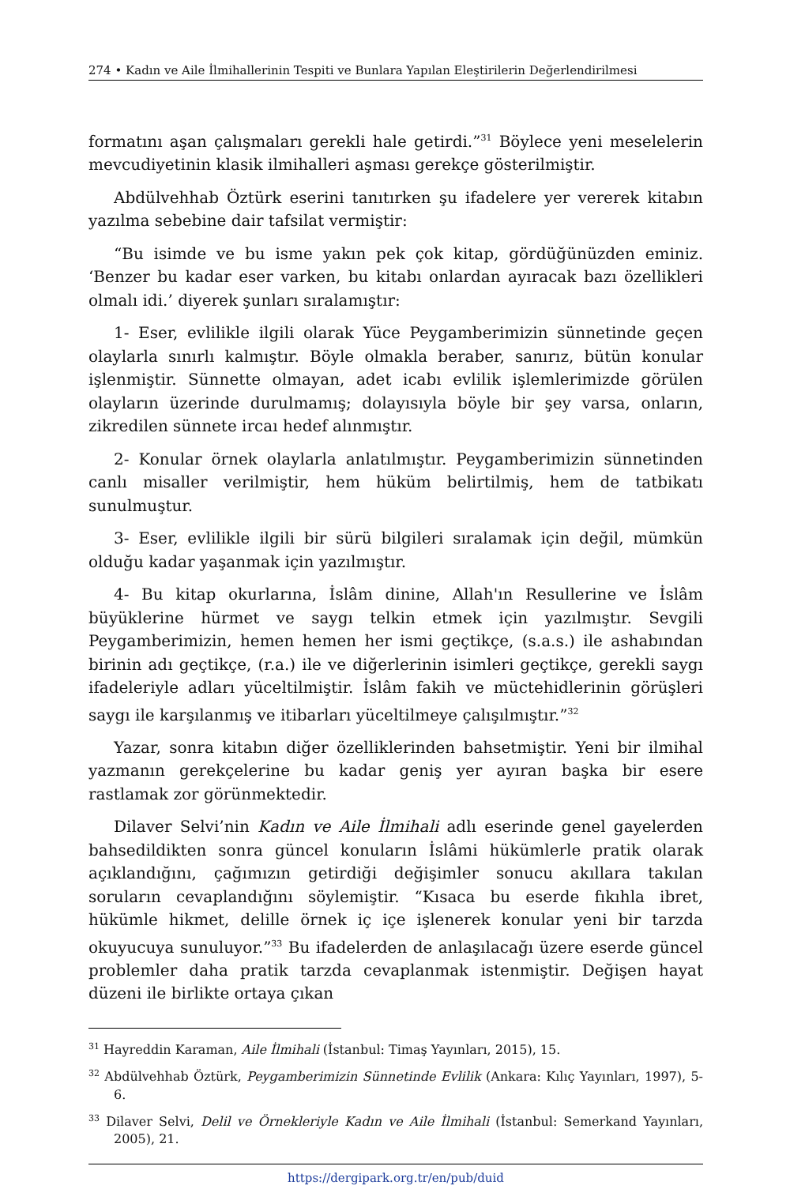274 • Kadın ve Aile İlmihallerinin Tespiti ve Bunlara Yapılan Eleştirilerin Değerlendirilmesi
formatını aşan çalışmaları gerekli hale getirdi.”<sup>31</sup> Böylece yeni meselelerin mevcudiyetinin klasik ilmihalleri aşması gerekçe gösterilmiştir.
Abdülvehhab Öztürk eserini tanıtırken şu ifadelere yer vererek kitabın yazılma sebebine dair tafsilat vermiştir:
“Bu isimde ve bu isme yakın pek çok kitap, gördüğünüzden eminiz. ‘Benzer bu kadar eser varken, bu kitabı onlardan ayıracak bazı özellikleri olmalı idi.’ diyerek şunları sıralamıştır:
1- Eser, evlilikle ilgili olarak Yüce Peygamberimizin sünnetinde geçen olaylarla sınırlı kalmıştır. Böyle olmakla beraber, sanırız, bütün konular işlenmiştir. Sünnette olmayan, adet icabı evlilik işlemlerimizde görülen olayların üzerinde durulmamış; dolayısıyla böyle bir şey varsa, onların, zikredilen sünnete ircaı hedef alınmıştır.
2- Konular örnek olaylarla anlatılmıştır. Peygamberimizin sünnetinden canlı misaller verilmiştir, hem hüküm belirtilmiş, hem de tatbikatı sunulmuştur.
3- Eser, evlilikle ilgili bir sürü bilgileri sıralamak için değil, mümkün olduğu kadar yaşanmak için yazılmıştır.
4- Bu kitap okurlarına, İslâm dinine, Allah'ın Resullerine ve İslâm büyüklerine hürmet ve saygı telkin etmek için yazılmıştır. Sevgili Peygamberimizin, hemen hemen her ismi geçtikçe, (s.a.s.) ile ashabından birinin adı geçtikçe, (r.a.) ile ve diğerlerinin isimleri geçtikçe, gerekli saygı ifadeleriyle adları yüceltilmiştir. İslâm fakih ve müctehidlerinin görüşleri saygı ile karşılanmış ve itibarları yüceltilmeye çalışılmıştır.”<sup>32</sup>
Yazar, sonra kitabın diğer özelliklerinden bahsetmiştir. Yeni bir ilmihal yazmanın gerekçelerine bu kadar geniş yer ayıran başka bir esere rastlamak zor görünmektedir.
Dilaver Selvi’nin Kadın ve Aile İlmihali adlı eserinde genel gayelerden bahsedildikten sonra güncel konuların İslâmi hükümlerle pratik olarak açıklandığını, çağımızın getirdiği değişimler sonucu akıllara takılan soruların cevaplandığını söylemiştir. “Kısaca bu eserde fıkıhla ibret, hükümle hikmet, delille örnek iç içe işlenerek konular yeni bir tarzda okuyucuya sunuluyor.”<sup>33</sup> Bu ifadelerden de anlaşılacağı üzere eserde güncel problemler daha pratik tarzda cevaplanmak istenmiştir. Değişen hayat düzeni ile birlikte ortaya çıkan
<sup>31</sup> Hayreddin Karaman, Aile İlmihali (İstanbul: Timaş Yayınları, 2015), 15.
<sup>32</sup> Abdülvehhab Öztürk, Peygamberimizin Sünnetinde Evlilik (Ankara: Kılıç Yayınları, 1997), 5-6.
<sup>33</sup> Dilaver Selvi, Delil ve Örnekleriyle Kadın ve Aile İlmihali (İstanbul: Semerkand Yayınları, 2005), 21.
https://dergipark.org.tr/en/pub/duid